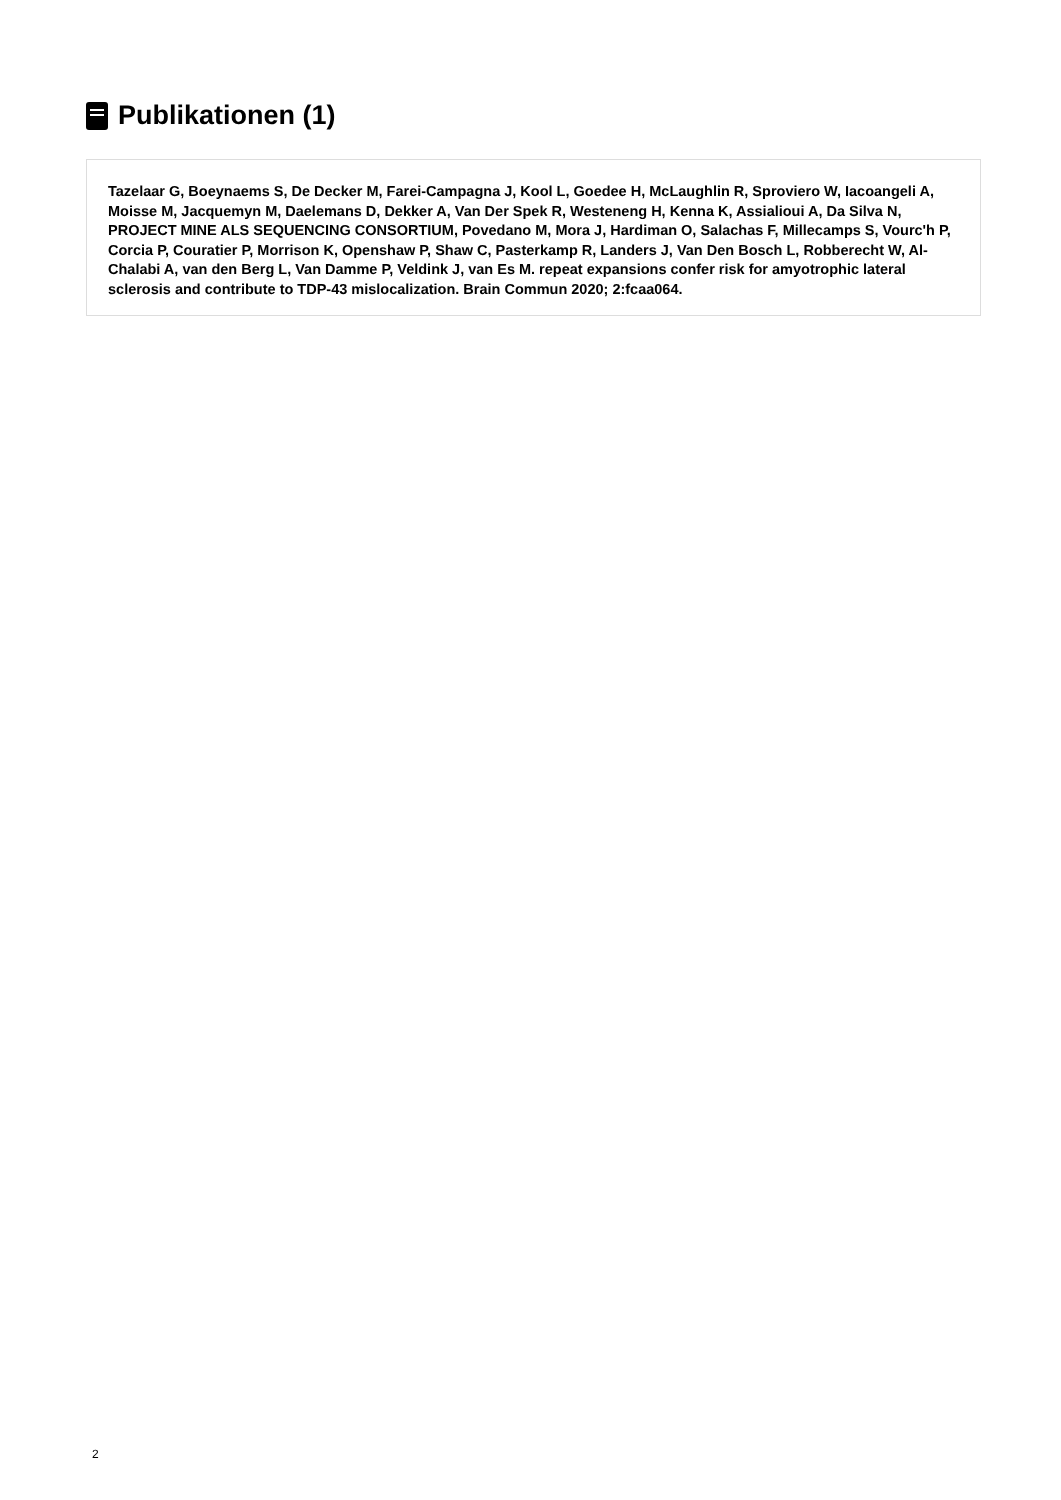Publikationen (1)
Tazelaar G, Boeynaems S, De Decker M, Farei-Campagna J, Kool L, Goedee H, McLaughlin R, Sproviero W, Iacoangeli A, Moisse M, Jacquemyn M, Daelemans D, Dekker A, Van Der Spek R, Westeneng H, Kenna K, Assialioui A, Da Silva N, PROJECT MINE ALS SEQUENCING CONSORTIUM, Povedano M, Mora J, Hardiman O, Salachas F, Millecamps S, Vourc'h P, Corcia P, Couratier P, Morrison K, Openshaw P, Shaw C, Pasterkamp R, Landers J, Van Den Bosch L, Robberecht W, Al-Chalabi A, van den Berg L, Van Damme P, Veldink J, van Es M. repeat expansions confer risk for amyotrophic lateral sclerosis and contribute to TDP-43 mislocalization. Brain Commun 2020; 2:fcaa064.
2